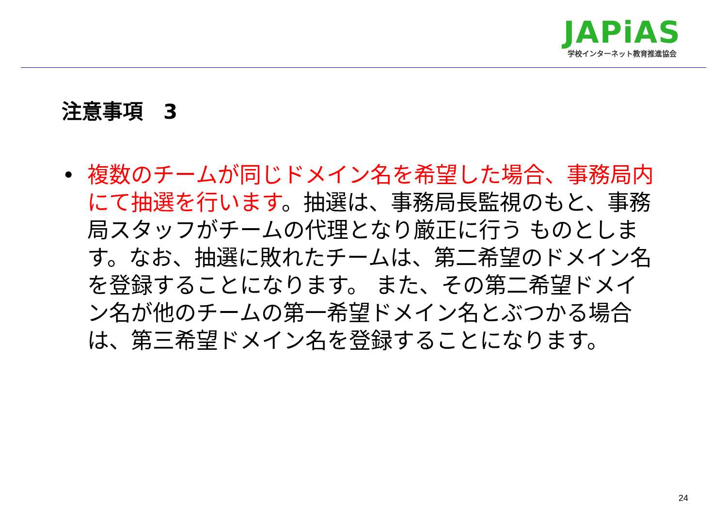JAPiAS
学校インターネット教育推進協会
注意事項　3
•
複数のチームが同じドメイン名を希望した場合、事務局内にて抽選を行います。抽選は、事務局長監視のもと、事務局スタッフがチームの代理となり厳正に行う ものとします。なお、抽選に敗れたチームは、第二希望のドメイン名を登録することになります。 また、その第二希望ドメイン名が他のチームの第一希望ドメイン名とぶつかる場合は、第三希望ドメイン名を登録することになります。
24